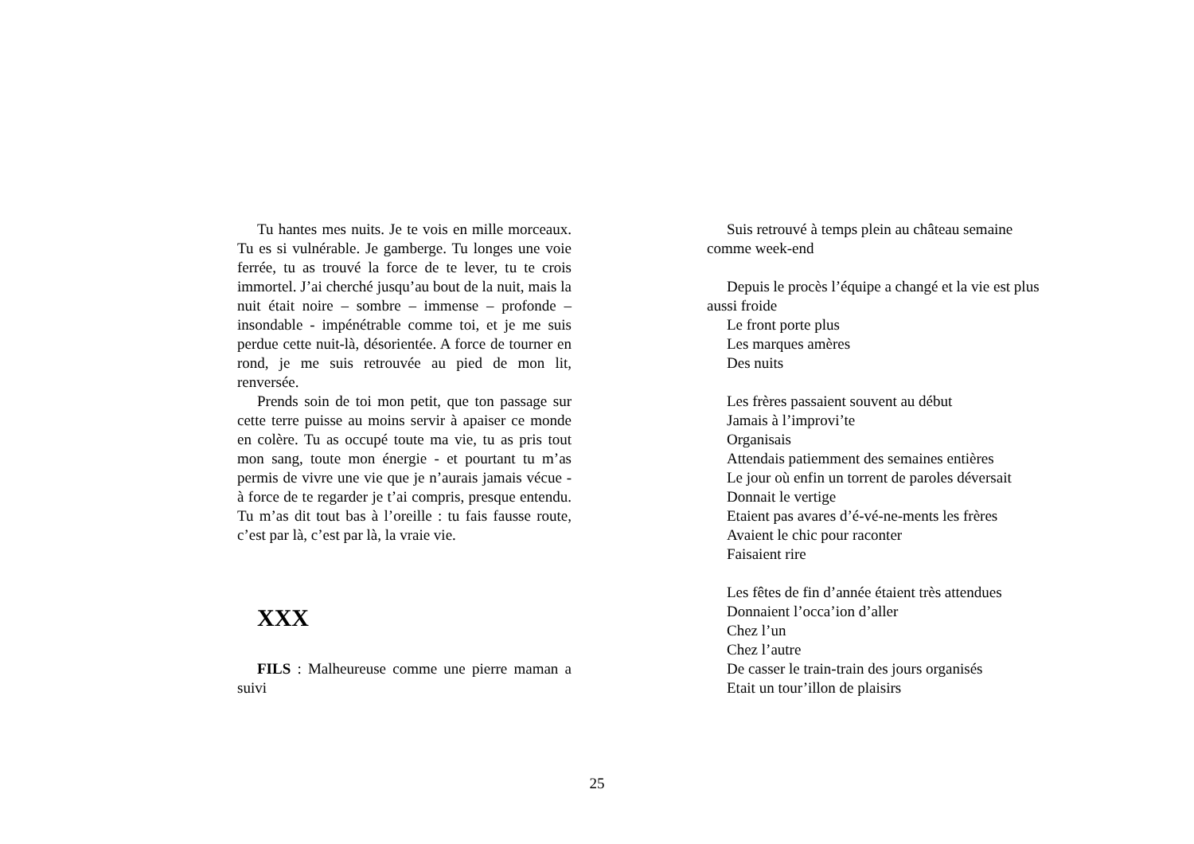Tu hantes mes nuits. Je te vois en mille morceaux. Tu es si vulnérable. Je gamberge. Tu longes une voie ferrée, tu as trouvé la force de te lever, tu te crois immortel. J’ai cherché jusqu’au bout de la nuit, mais la nuit était noire – sombre – immense – profonde – insondable - impénétrable comme toi, et je me suis perdue cette nuit-là, désorientée. A force de tourner en rond, je me suis retrouvée au pied de mon lit, renversée.
Prends soin de toi mon petit, que ton passage sur cette terre puisse au moins servir à apaiser ce monde en colère. Tu as occupé toute ma vie, tu as pris tout mon sang, toute mon énergie - et pourtant tu m’as permis de vivre une vie que je n’aurais jamais vécue - à force de te regarder je t’ai compris, presque entendu. Tu m’as dit tout bas à l’oreille : tu fais fausse route, c’est par là, c’est par là, la vraie vie.
XXX
FILS : Malheureuse comme une pierre maman a suivi
Suis retrouvé à temps plein au château semaine comme week-end
Depuis le procès l’équipe a changé et la vie est plus aussi froide
Le front porte plus
Les marques amères
Des nuits
Les frères passaient souvent au début
Jamais à l’improvi’te
Organisais
Attendais patiemment des semaines entières
Le jour où enfin un torrent de paroles déversait
Donnait le vertige
Etaient pas avares d’é-vé-ne-ments les frères
Avaient le chic pour raconter
Faisaient rire
Les fêtes de fin d’année étaient très attendues
Donnaient l’occa’ion d’aller
Chez l’un
Chez l’autre
De casser le train-train des jours organisés
Etait un tour’illon de plaisirs
25